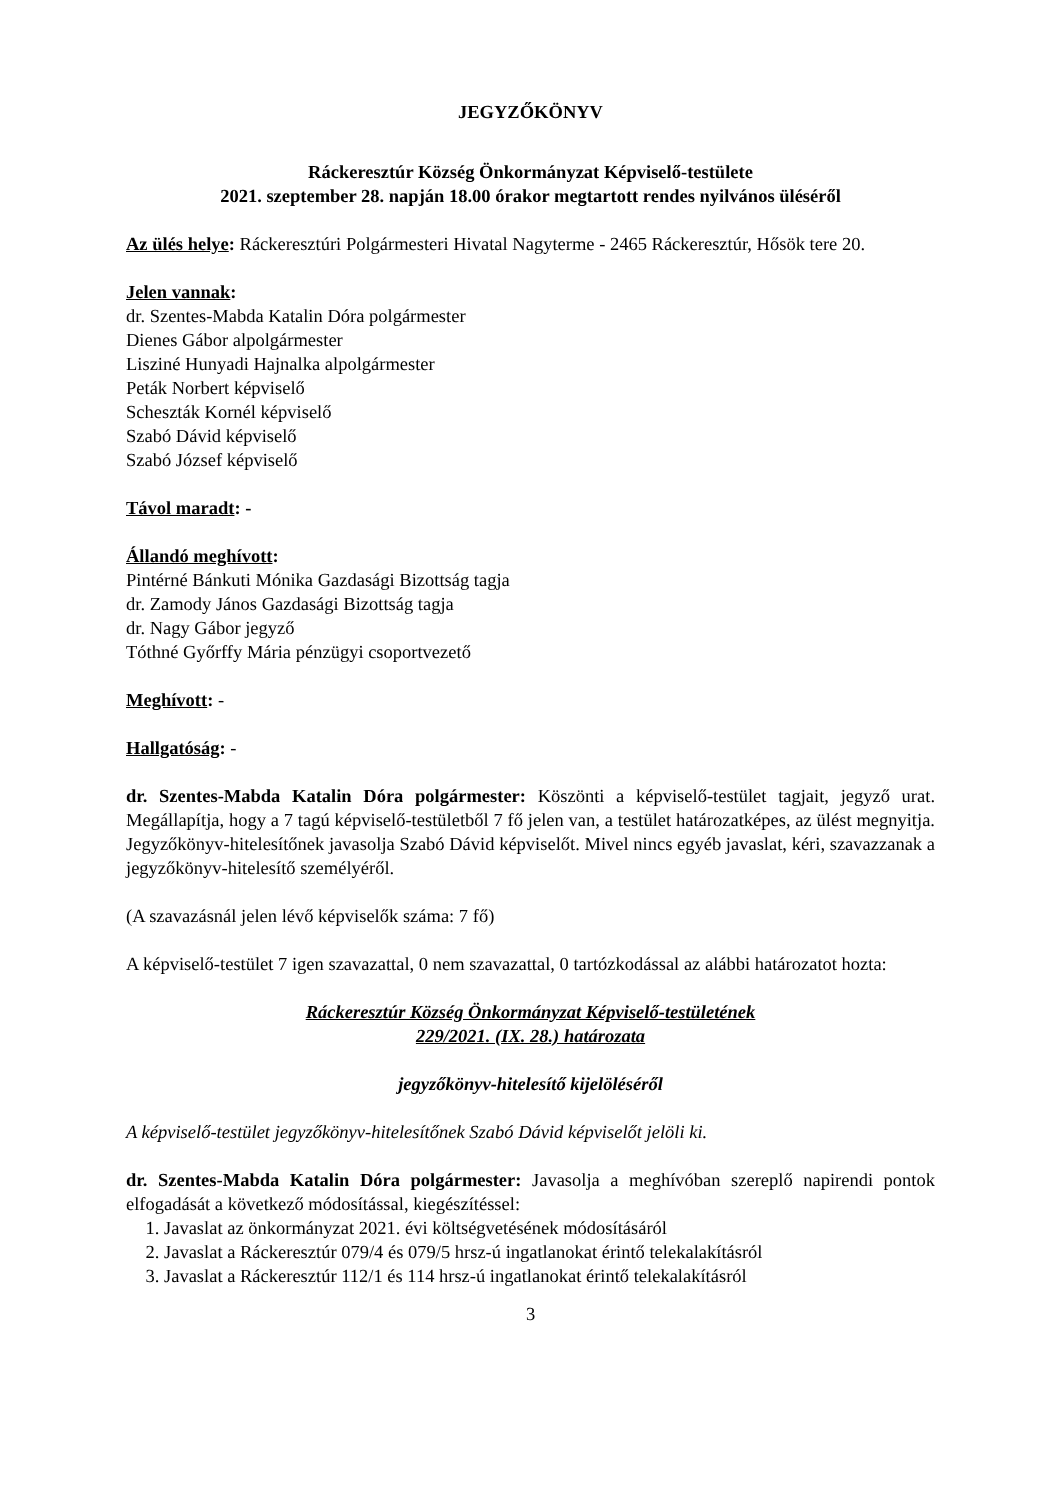JEGYZŐKÖNYV
Ráckeresztúr Község Önkormányzat Képviselő-testülete
2021. szeptember 28. napján 18.00 órakor megtartott rendes nyilvános üléséről
Az ülés helye: Ráckeresztúri Polgármesteri Hivatal Nagyterme - 2465 Ráckeresztúr, Hősök tere 20.
Jelen vannak:
dr. Szentes-Mabda Katalin Dóra polgármester
Dienes Gábor alpolgármester
Lisziné Hunyadi Hajnalka alpolgármester
Peták Norbert képviselő
Scheszták Kornél képviselő
Szabó Dávid képviselő
Szabó József képviselő
Távol maradt: -
Állandó meghívott:
Pintérné Bánkuti Mónika Gazdasági Bizottság tagja
dr. Zamody János Gazdasági Bizottság tagja
dr. Nagy Gábor jegyző
Tóthné Győrffy Mária pénzügyi csoportvezető
Meghívott: -
Hallgatóság: -
dr. Szentes-Mabda Katalin Dóra polgármester: Köszönti a képviselő-testület tagjait, jegyző urat. Megállapítja, hogy a 7 tagú képviselő-testületből 7 fő jelen van, a testület határozatképes, az ülést megnyitja. Jegyzőkönyv-hitelesítőnek javasolja Szabó Dávid képviselőt. Mivel nincs egyéb javaslat, kéri, szavazzanak a jegyzőkönyv-hitelesítő személyéről.
(A szavazásnál jelen lévő képviselők száma: 7 fő)
A képviselő-testület 7 igen szavazattal, 0 nem szavazattal, 0 tartózkodással az alábbi határozatot hozta:
Ráckeresztúr Község Önkormányzat Képviselő-testületének
229/2021. (IX. 28.) határozata
jegyzőkönyv-hitelesítő kijelöléséről
A képviselő-testület jegyzőkönyv-hitelesítőnek Szabó Dávid képviselőt jelöli ki.
dr. Szentes-Mabda Katalin Dóra polgármester: Javasolja a meghívóban szereplő napirendi pontok elfogadását a következő módosítással, kiegészítéssel:
1. Javaslat az önkormányzat 2021. évi költségvetésének módosításáról
2. Javaslat a Ráckeresztúr 079/4 és 079/5 hrsz-ú ingatlanokat érintő telekalakításról
3. Javaslat a Ráckeresztúr 112/1 és 114 hrsz-ú ingatlanokat érintő telekalakításról
3